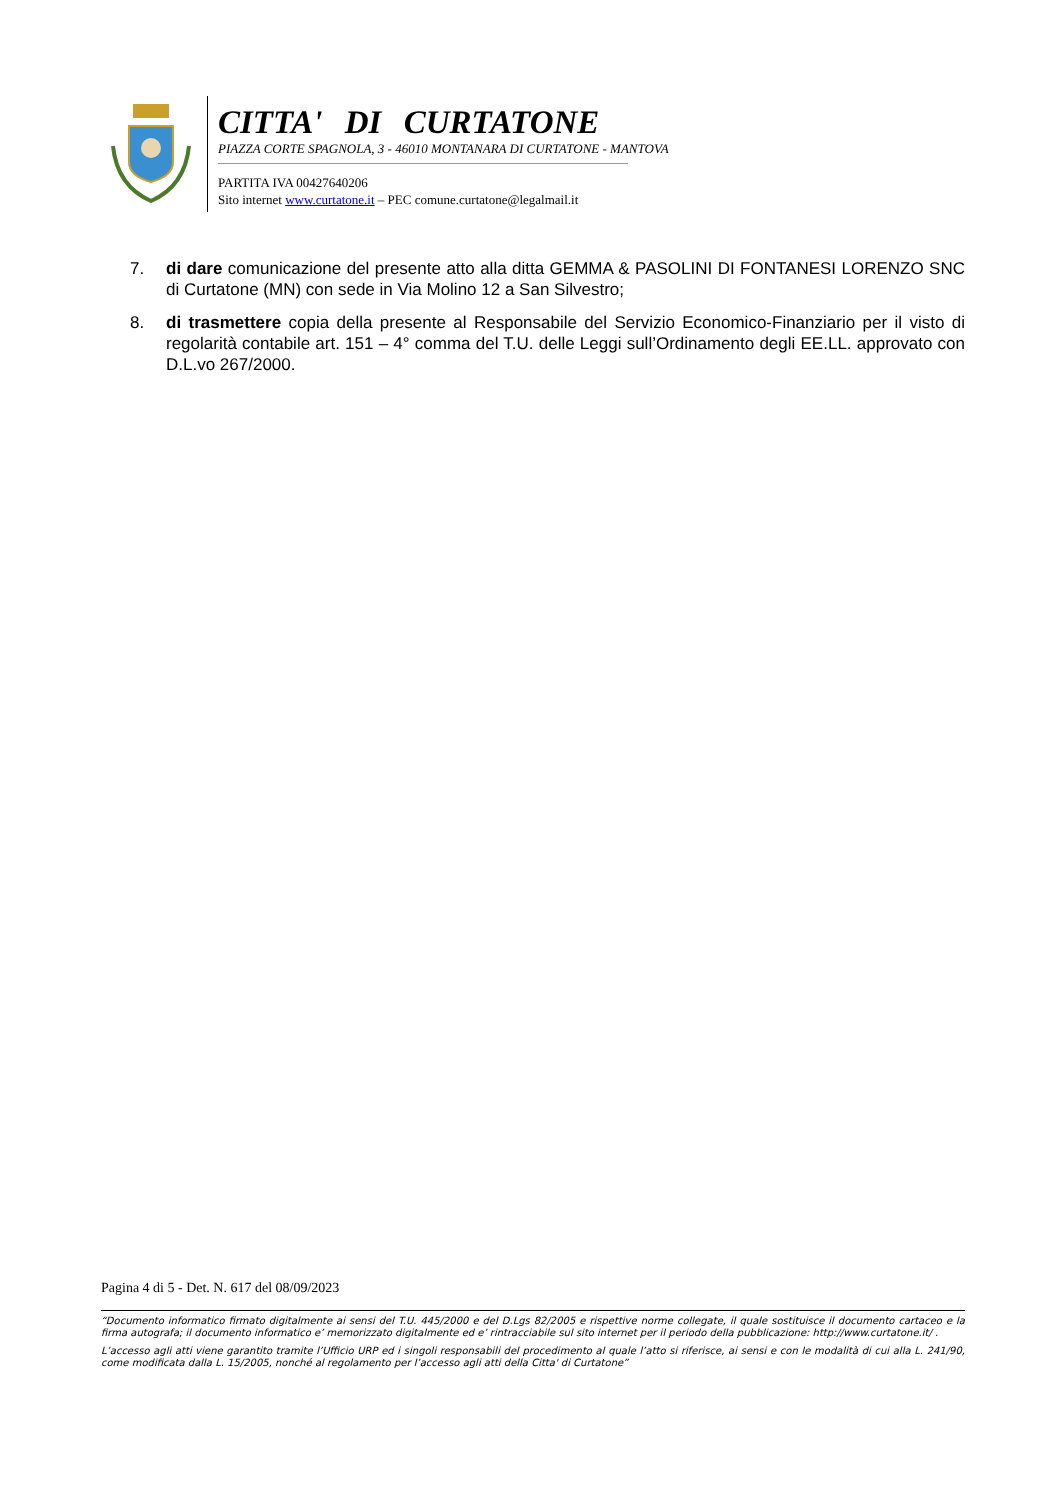CITTA' DI CURTATONE
PIAZZA CORTE SPAGNOLA, 3 - 46010 MONTANARA DI CURTATONE - MANTOVA
PARTITA IVA 00427640206
Sito internet www.curtatone.it – PEC comune.curtatone@legalmail.it
7. di dare comunicazione del presente atto alla ditta GEMMA & PASOLINI DI FONTANESI LORENZO SNC di Curtatone (MN) con sede in Via Molino 12 a San Silvestro;
8. di trasmettere copia della presente al Responsabile del Servizio Economico-Finanziario per il visto di regolarità contabile art. 151 – 4° comma del T.U. delle Leggi sull’Ordinamento degli EE.LL. approvato con D.L.vo 267/2000.
Pagina 4 di 5 - Det. N. 617 del 08/09/2023
“Documento informatico firmato digitalmente ai sensi del T.U. 445/2000 e del D.Lgs 82/2005 e rispettive norme collegate, il quale sostituisce il documento cartaceo e la firma autografa; il documento informatico e’ memorizzato digitalmente ed e’ rintracciabile sul sito internet per il periodo della pubblicazione: http://www.curtatone.it/ .
L’accesso agli atti viene garantito tramite l’Ufficio URP ed i singoli responsabili del procedimento al quale l’atto si riferisce, ai sensi e con le modalità di cui alla L. 241/90, come modificata dalla L. 15/2005, nonché al regolamento per l’accesso agli atti della Citta' di Curtatone”